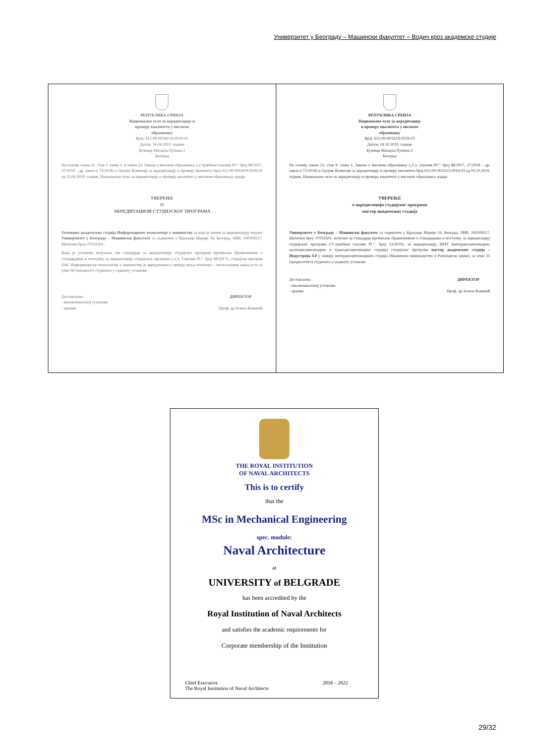Универзитет у Београду – Машински факултет – Водич кроз академске студије
РЕПУБЛИКА СРБИЈА
Национално тело за акредитацију и
проверу квалитета у високом
образовању
Број: 612-00-00160/10/2018-03
Датум: 16.04.2019. године
Булевар Михајла Пупина 2
Београд
На основу члана 21. став 1. тачка 1. и члана 23. Закона о високом образовању („Службени гласник РС“ број 88/2017, 27/2018 – др. закон и 73/2018) и Одлуке Комисије за акредитацију и проверу квалитета број 612-00-00160/9/2018-03 од 15.04.2019. године, Национално тело за акредитацију и проверу квалитета у високом образовању издаје
УВЕРЕЊЕ
О
АКРЕДИТАЦИЈИ СТУДИЈСКОГ ПРОГРАМА
Основних академских студија Информационе технологије у машинству за који је захтев за акредитацију поднео Универзитет у Београду – Машински факултет са седиштем у Краљице Марије 16, Београд, ПИБ: 100209517, Матични број: 07032501.
Како је установа испунила све стандарде за акредитацију студијског програма прописане Правилником о стандардима и поступку за акредитацију студијских програма („Сл. Гласник РС“ број 88/2017), студијски програм ОАС Информационе технологије у машинству је акредитован у оквиру поља техничко – технолошких наука и то за упис 60 (шездесет) студената у седишту установе.
Достављено:
- високошколској установи
- архиви
ДИРЕКТОР
Проф. др Јелена Ковинић
РЕПУБЛИКА СРБИЈА
Национално тело за акредитацију
и проверу квалитета у високом
образовању
Број: 612-00-00332/6/2019-03
Датум: 04.10.2019. године
Булевар Михајла Пупина 2
Београд
На основу члана 23. став 8. тачка 1. Закона о високом образовању („Сл. гласник РС“ број 88/2017, 27/2018 – др. закон и 73/2018) и Одлуке Комисије за акредитацију и проверу квалитета број 612-00-00332/5/2019-03 од 03.10.2019. године, Национално тело за акредитацију и проверу квалитета у високом образовању издаје
УВЕРЕЊЕ
о акредитацији студијског програма
мастер академских студија
Универзитет у Београду – Машински факултет са седиштем у Краљице Марије 16, Београд, ПИБ: 100209517, Матични број: 07032501, испунио је стандарде прописане Правилником о стандардима и поступку за акредитацију студијских програма ("Службени гласник РС", број 13/2019), за акредитацију, ИМТ (интердисциплинарне, мултидисциплинарне и трансдисциплинарне студије) студијског програма мастер академских студија – Индустрија 4.0 у оквиру интердисциплинарних студија (Машинско инжењерство и Рачунарске науке), за упис 35 (тридесетпет) студената у седишту установе.
Достављено:
- високошколској установи
- архиви
ДИРЕКТОР
Проф. др Јелена Ковиnић
THE ROYAL INSTITUTION
OF NAVAL ARCHITECTS
This is to certify
that the
MSc in Mechanical Engineering
spec. module:
Naval Architecture
at
UNIVERSITY of BELGRADE
has been accredited by the
Royal Institution of Naval Architects
and satisfies the academic requirements for
Corporate membership of the Institution
Chief Executive
The Royal Institution of Naval Architects
2018 – 2022
29/32